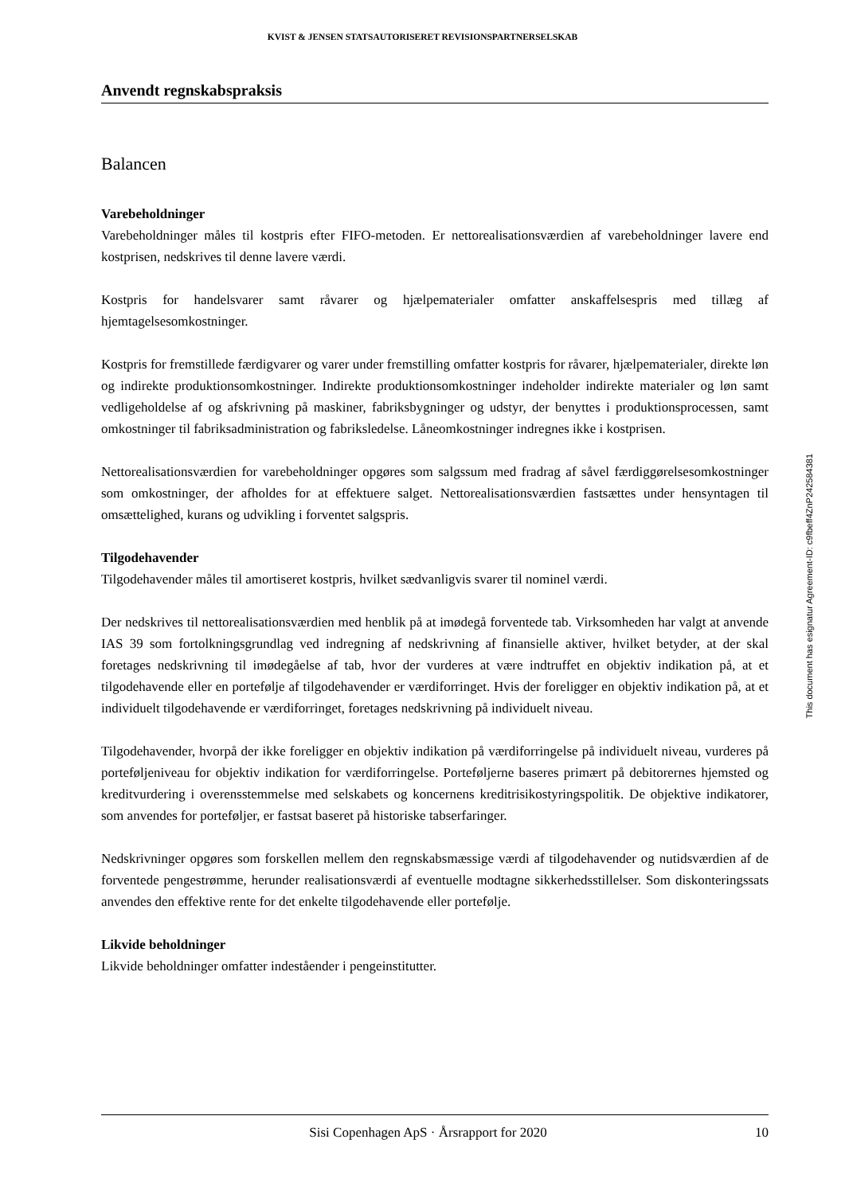KVIST & JENSEN STATSAUTORISERET REVISIONSPARTNERSELSKAB
Anvendt regnskabspraksis
Balancen
Varebeholdninger
Varebeholdninger måles til kostpris efter FIFO-metoden. Er nettorealisationsværdien af varebeholdninger lavere end kostprisen, nedskrives til denne lavere værdi.
Kostpris for handelsvarer samt råvarer og hjælpematerialer omfatter anskaffelsespris med tillæg af hjemtagelsesomkostninger.
Kostpris for fremstillede færdigvarer og varer under fremstilling omfatter kostpris for råvarer, hjælpematerialer, direkte løn og indirekte produktionsomkostninger. Indirekte produktionsomkostninger indeholder indirekte materialer og løn samt vedligeholdelse af og afskrivning på maskiner, fabriksbygninger og udstyr, der benyttes i produktionsprocessen, samt omkostninger til fabriksadministration og fabriksledelse. Låneomkostninger indregnes ikke i kostprisen.
Nettorealisationsværdien for varebeholdninger opgøres som salgssum med fradrag af såvel færdiggørelsesomkostninger som omkostninger, der afholdes for at effektuere salget. Nettorealisationsværdien fastsættes under hensyntagen til omsættelighed, kurans og udvikling i forventet salgspris.
Tilgodehavender
Tilgodehavender måles til amortiseret kostpris, hvilket sædvanligvis svarer til nominel værdi.
Der nedskrives til nettorealisationsværdien med henblik på at imødegå forventede tab. Virksomheden har valgt at anvende IAS 39 som fortolkningsgrundlag ved indregning af nedskrivning af finansielle aktiver, hvilket betyder, at der skal foretages nedskrivning til imødegåelse af tab, hvor der vurderes at være indtruffet en objektiv indikation på, at et tilgodehavende eller en portefølje af tilgodehavender er værdiforringet. Hvis der foreligger en objektiv indikation på, at et individuelt tilgodehavende er værdiforringet, foretages nedskrivning på individuelt niveau.
Tilgodehavender, hvorpå der ikke foreligger en objektiv indikation på værdiforringelse på individuelt niveau, vurderes på porteføljeniveau for objektiv indikation for værdiforringelse. Porteføljerne baseres primært på debitorernes hjemsted og kreditvurdering i overensstemmelse med selskabets og koncernens kreditrisikostyringspolitik. De objektive indikatorer, som anvendes for porteføljer, er fastsat baseret på historiske tabserfaringer.
Nedskrivninger opgøres som forskellen mellem den regnskabsmæssige værdi af tilgodehavender og nutidsværdien af de forventede pengestrømme, herunder realisationsværdi af eventuelle modtagne sikkerhedsstillelser. Som diskonteringssats anvendes den effektive rente for det enkelte tilgodehavende eller portefølje.
Likvide beholdninger
Likvide beholdninger omfatter indeståender i pengeinstitutter.
This document has esignatur Agreement-ID: c9fbeff4ZnP242584381
Sisi Copenhagen ApS · Årsrapport for 2020 10